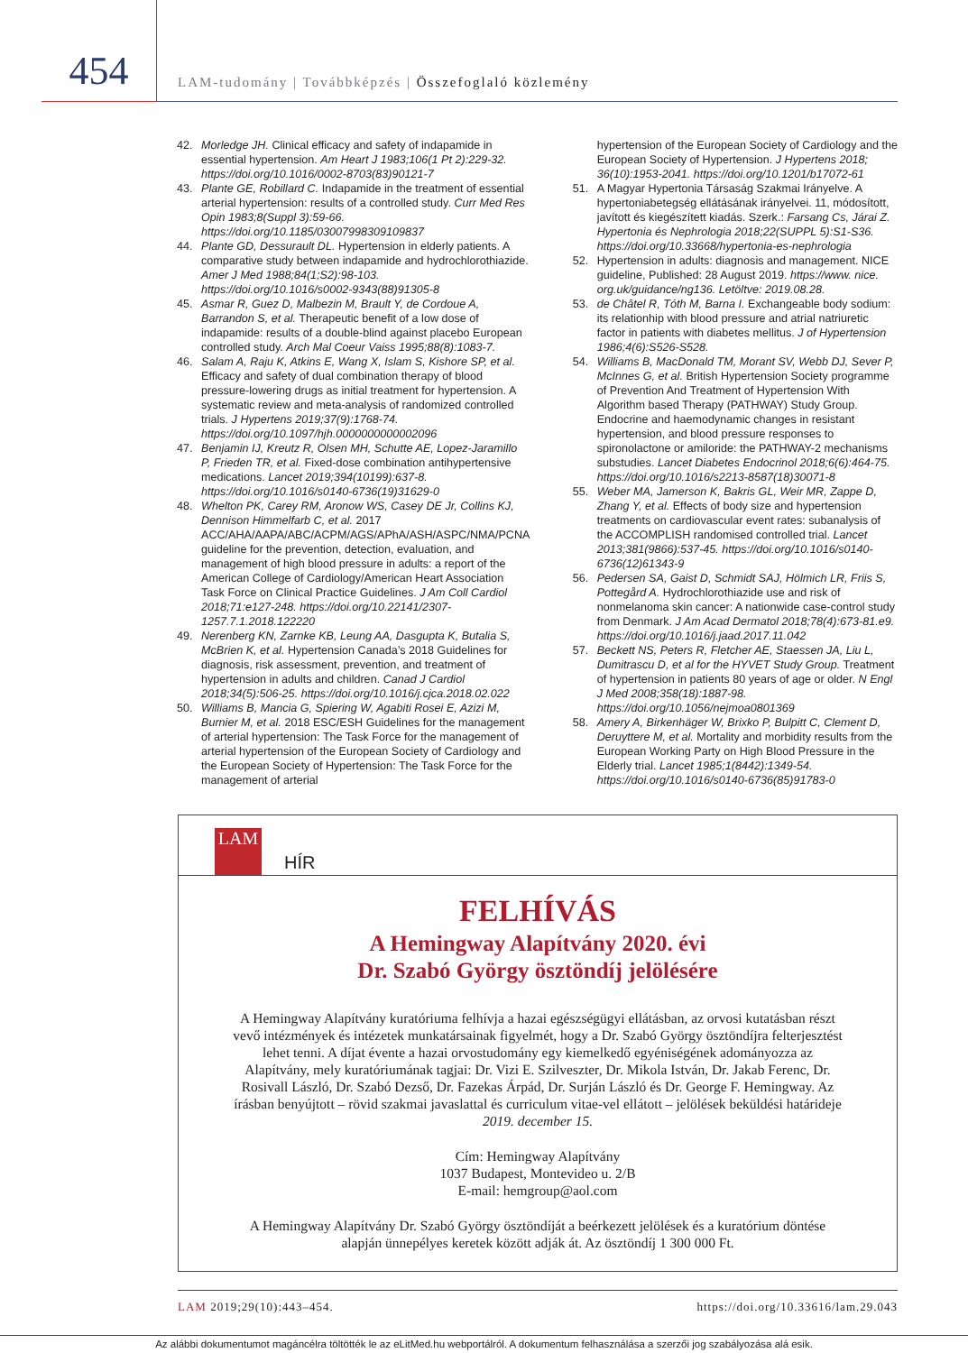454
LAM-tudomány | Továbbképzés | Összefoglaló közlemény
42. Morledge JH. Clinical efficacy and safety of indapamide in essential hypertension. Am Heart J 1983;106(1 Pt 2):229-32. https://doi.org/10.1016/0002-8703(83)90121-7
43. Plante GE, Robillard C. Indapamide in the treatment of essential arterial hypertension: results of a controlled study. Curr Med Res Opin 1983;8(Suppl 3):59-66. https://doi.org/10.1185/03007998309109837
44. Plante GD, Dessurault DL. Hypertension in elderly patients. A comparative study between indapamide and hydrochlorothiazide. Amer J Med 1988;84(1;S2):98-103. https://doi.org/10.1016/s0002-9343(88)91305-8
45. Asmar R, Guez D, Malbezin M, Brault Y, de Cordoue A, Barrandon S, et al. Therapeutic benefit of a low dose of indapamide: results of a double-blind against placebo European controlled study. Arch Mal Coeur Vaiss 1995;88(8):1083-7.
46. Salam A, Raju K, Atkins E, Wang X, Islam S, Kishore SP, et al. Efficacy and safety of dual combination therapy of blood pressure-lowering drugs as initial treatment for hypertension. A systematic review and meta-analysis of randomized controlled trials. J Hypertens 2019;37(9):1768-74. https://doi.org/10.1097/hjh.0000000000002096
47. Benjamin IJ, Kreutz R, Olsen MH, Schutte AE, Lopez-Jaramillo P, Frieden TR, et al. Fixed-dose combination antihypertensive medications. Lancet 2019;394(10199):637-8. https://doi.org/10.1016/s0140-6736(19)31629-0
48. Whelton PK, Carey RM, Aronow WS, Casey DE Jr, Collins KJ, Dennison Himmelfarb C, et al. 2017 ACC/AHA/AAPA/ABC/ACPM/AGS/APhA/ASH/ASPC/NMA/PCNA guideline for the prevention, detection, evaluation, and management of high blood pressure in adults: a report of the American College of Cardiology/American Heart Association Task Force on Clinical Practice Guidelines. J Am Coll Cardiol 2018;71:e127-248. https://doi.org/10.22141/2307-1257.7.1.2018.122220
49. Nerenberg KN, Zarnke KB, Leung AA, Dasgupta K, Butalia S, McBrien K, et al. Hypertension Canada’s 2018 Guidelines for diagnosis, risk assessment, prevention, and treatment of hypertension in adults and children. Canad J Cardiol 2018;34(5):506-25. https://doi.org/10.1016/j.cjca.2018.02.022
50. Williams B, Mancia G, Spiering W, Agabiti Rosei E, Azizi M, Burnier M, et al. 2018 ESC/ESH Guidelines for the management of arterial hypertension: The Task Force for the management of arterial hypertension of the European Society of Cardiology and the European Society of Hypertension: The Task Force for the management of arterial
hypertension of the European Society of Cardiology and the European Society of Hypertension. J Hypertens 2018; 36(10):1953-2041. https://doi.org/10.1201/b17072-61
51. A Magyar Hypertonia Társaság Szakmai Irányelve. A hypertoniabetegség ellátásának irányelvei. 11, módosított, javított és kiegészített kiadás. Szerk.: Farsang Cs, Járai Z. Hypertonia és Nephrologia 2018;22(SUPPL 5):S1-S36. https://doi.org/10.33668/hypertonia-es-nephrologia
52. Hypertension in adults: diagnosis and management. NICE guideline, Published: 28 August 2019. https://www. nice. org.uk/guidance/ng136. Letöltve: 2019.08.28.
53. de Châtel R, Tóth M, Barna I. Exchangeable body sodium: its relationhip with blood pressure and atrial natriuretic factor in patients with diabetes mellitus. J of Hypertension 1986;4(6):S526-S528.
54. Williams B, MacDonald TM, Morant SV, Webb DJ, Sever P, McInnes G, et al. British Hypertension Society programme of Prevention And Treatment of Hypertension With Algorithm based Therapy (PATHWAY) Study Group. Endocrine and haemodynamic changes in resistant hypertension, and blood pressure responses to spironolactone or amiloride: the PATHWAY-2 mechanisms substudies. Lancet Diabetes Endocrinol 2018;6(6):464-75. https://doi.org/10.1016/s2213-8587(18)30071-8
55. Weber MA, Jamerson K, Bakris GL, Weir MR, Zappe D, Zhang Y, et al. Effects of body size and hypertension treatments on cardiovascular event rates: subanalysis of the ACCOMPLISH randomised controlled trial. Lancet 2013;381(9866):537-45. https://doi.org/10.1016/s0140-6736(12)61343-9
56. Pedersen SA, Gaist D, Schmidt SAJ, Hölmich LR, Friis S, Pottegård A. Hydrochlorothiazide use and risk of nonmelanoma skin cancer: A nationwide case-control study from Denmark. J Am Acad Dermatol 2018;78(4):673-81.e9. https://doi.org/10.1016/j.jaad.2017.11.042
57. Beckett NS, Peters R, Fletcher AE, Staessen JA, Liu L, Dumitrascu D, et al for the HYVET Study Group. Treatment of hypertension in patients 80 years of age or older. N Engl J Med 2008;358(18):1887-98. https://doi.org/10.1056/nejmoa0801369
58. Amery A, Birkenhäger W, Brixko P, Bulpitt C, Clement D, Deruyttere M, et al. Mortality and morbidity results from the European Working Party on High Blood Pressure in the Elderly trial. Lancet 1985;1(8442):1349-54. https://doi.org/10.1016/s0140-6736(85)91783-0
LAM
HÍR
FELHÍVÁS
A Hemingway Alapítvány 2020. évi
Dr. Szabó György ösztöndíj jelölésére
A Hemingway Alapítvány kuratóriuma felhívja a hazai egészségügyi ellátásban, az orvosi kutatásban részt vevő intézmények és intézetek munkatársainak figyelmét, hogy a Dr. Szabó György ösztöndíjra felterjesztést lehet tenni. A díjat évente a hazai orvostudomány egy kiemelkedő egyéniségének adományozza az Alapítvány, mely kuratóriumának tagjai: Dr. Vizi E. Szilveszter, Dr. Mikola István, Dr. Jakab Ferenc, Dr. Rosivall László, Dr. Szabó Dezső, Dr. Fazekas Árpád, Dr. Surján László és Dr. George F. Hemingway. Az írásban benyújtott – rövid szakmai javaslattal és curriculum vitae-vel ellátott – jelölések beküldési határideje 2019. december 15.
Cím: Hemingway Alapítvány
1037 Budapest, Montevideo u. 2/B
E-mail: hemgroup@aol.com
A Hemingway Alapítvány Dr. Szabó György ösztöndíját a beérkezett jelölések és a kuratórium döntése alapján ünnepélyes keretek között adják át. Az ösztöndíj 1 300 000 Ft.
LAM 2019;29(10):443–454. https://doi.org/10.33616/lam.29.043
Az alábbi dokumentumot magáncélra töltötték le az eLitMed.hu webportálról. A dokumentum felhasználása a szerzői jog szabályozása alá esik.